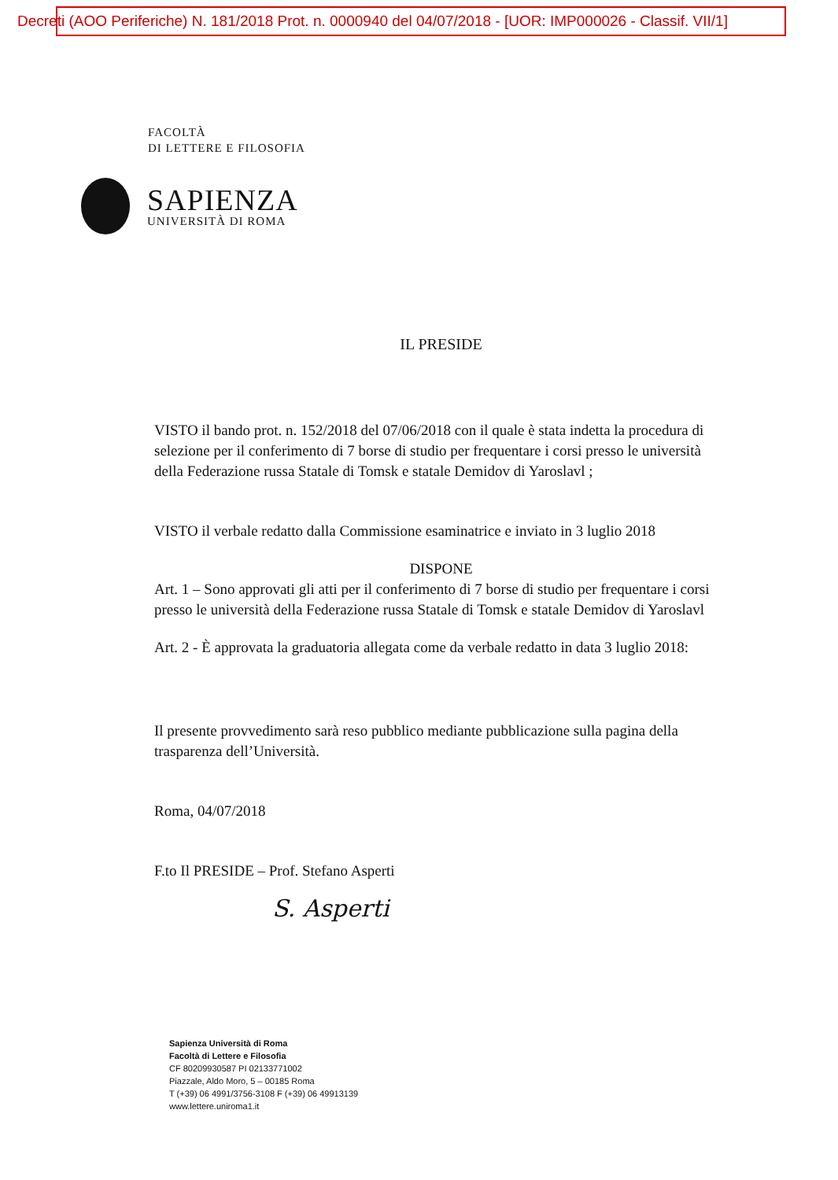Decreti (AOO Periferiche) N. 181/2018 Prot. n. 0000940 del 04/07/2018 - [UOR: IMP000026 - Classif. VII/1]
FACOLTÀ
DI LETTERE E FILOSOFIA
SAPIENZA
UNIVERSITÀ DI ROMA
IL PRESIDE
VISTO il bando prot. n. 152/2018 del 07/06/2018 con il quale è stata indetta la procedura di selezione per il conferimento di 7 borse di studio per frequentare i corsi presso le università della Federazione russa Statale di Tomsk e statale Demidov di Yaroslavl ;
VISTO il verbale redatto dalla Commissione esaminatrice e inviato in 3 luglio 2018
DISPONE
Art. 1 – Sono approvati gli atti per il conferimento di 7 borse di studio per frequentare i corsi presso le università della Federazione russa Statale di Tomsk e statale Demidov di Yaroslavl
Art. 2 - È approvata la graduatoria allegata come da verbale redatto in data 3 luglio 2018:
Il presente provvedimento sarà reso pubblico mediante pubblicazione sulla pagina della trasparenza dell’Università.
Roma, 04/07/2018
F.to Il PRESIDE – Prof. Stefano Asperti
S. Asperti
Sapienza Università di Roma
Facoltà di Lettere e Filosofia
CF 80209930587 PI 02133771002
Piazzale, Aldo Moro, 5 – 00185 Roma
T (+39) 06 4991/3756-3108 F (+39) 06 49913139
www.lettere.uniroma1.it